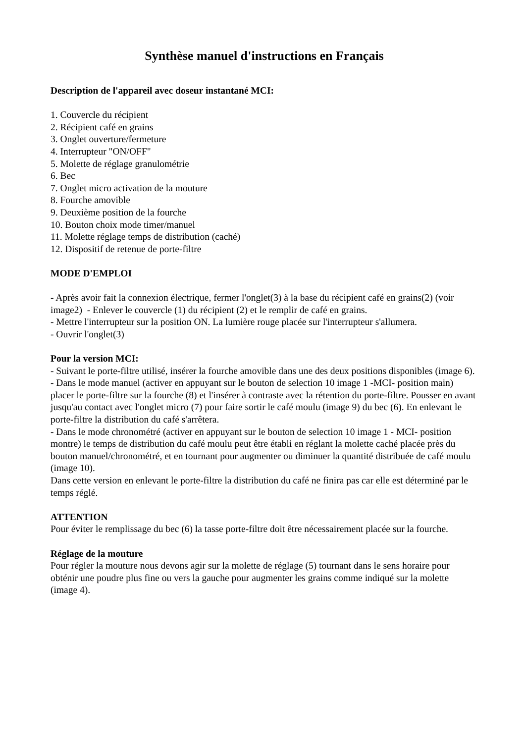Synthèse manuel d'instructions en Français
Description de l'appareil avec doseur instantané MCI:
1. Couvercle du récipient
2. Récipient café en grains
3. Onglet ouverture/fermeture
4. Interrupteur "ON/OFF"
5. Molette de réglage granulométrie
6. Bec
7. Onglet micro activation de la mouture
8. Fourche amovible
9. Deuxième position de la fourche
10. Bouton choix mode timer/manuel
11. Molette réglage temps de distribution (caché)
12. Dispositif de retenue de porte-filtre
MODE D'EMPLOI
- Après avoir fait la connexion électrique, fermer l'onglet(3) à la base du récipient café en grains(2) (voir image2) - Enlever le couvercle (1) du récipient (2) et le remplir de café en grains.
- Mettre l'interrupteur sur la position ON. La lumière rouge placée sur l'interrupteur s'allumera.
- Ouvrir l'onglet(3)
Pour la version MCI:
- Suivant le porte-filtre utilisé, insérer la fourche amovible dans une des deux positions disponibles (image 6).
- Dans le mode manuel (activer en appuyant sur le bouton de selection 10 image 1 -MCI- position main) placer le porte-filtre sur la fourche (8) et l'insérer à contraste avec la rétention du porte-filtre. Pousser en avant jusqu'au contact avec l'onglet micro (7) pour faire sortir le café moulu (image 9) du bec (6). En enlevant le porte-filtre la distribution du café s'arrêtera.
- Dans le mode chronométré (activer en appuyant sur le bouton de selection 10 image 1 - MCI- position montre) le temps de distribution du café moulu peut être établi en réglant la molette caché placée près du bouton manuel/chronométré, et en tournant pour augmenter ou diminuer la quantité distribuée de café moulu (image 10).
Dans cette version en enlevant le porte-filtre la distribution du café ne finira pas car elle est déterminé par le temps réglé.
ATTENTION
Pour éviter le remplissage du bec (6) la tasse porte-filtre doit être nécessairement placée sur la fourche.
Réglage de la mouture
Pour régler la mouture nous devons agir sur la molette de réglage (5) tournant dans le sens horaire pour obténir une poudre plus fine ou vers la gauche pour augmenter les grains comme indiqué sur la molette (image 4).